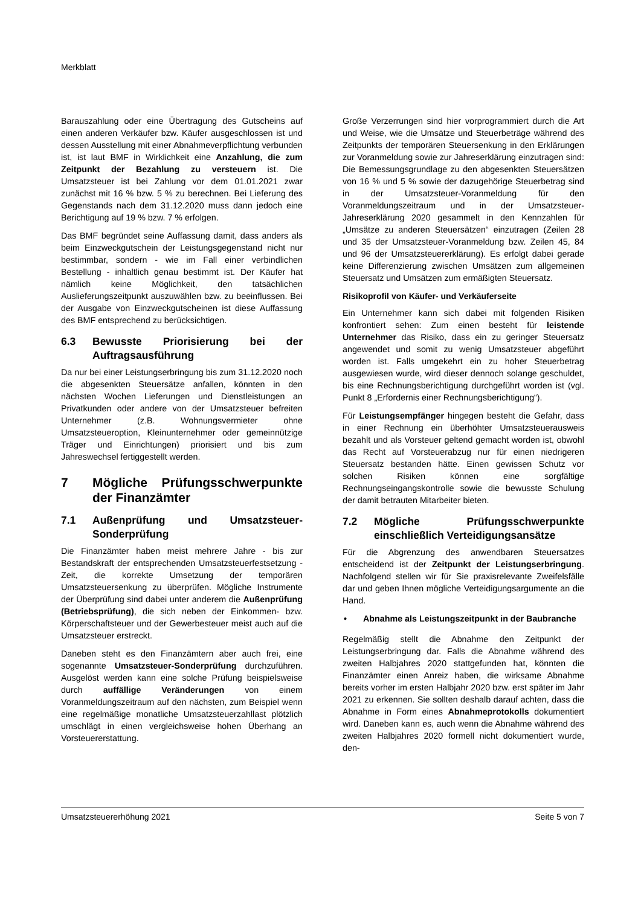Merkblatt
Barauszahlung oder eine Übertragung des Gutscheins auf einen anderen Verkäufer bzw. Käufer ausgeschlossen ist und dessen Ausstellung mit einer Abnahmeverpflichtung verbunden ist, ist laut BMF in Wirklichkeit eine Anzahlung, die zum Zeitpunkt der Bezahlung zu versteuern ist. Die Umsatzsteuer ist bei Zahlung vor dem 01.01.2021 zwar zunächst mit 16 % bzw. 5 % zu berechnen. Bei Lieferung des Gegenstands nach dem 31.12.2020 muss dann jedoch eine Berichtigung auf 19 % bzw. 7 % erfolgen.
Das BMF begründet seine Auffassung damit, dass anders als beim Einzweckgutschein der Leistungsgegenstand nicht nur bestimmbar, sondern - wie im Fall einer verbindlichen Bestellung - inhaltlich genau bestimmt ist. Der Käufer hat nämlich keine Möglichkeit, den tatsächlichen Auslieferungszeitpunkt auszuwählen bzw. zu beeinflussen. Bei der Ausgabe von Einzweckgutscheinen ist diese Auffassung des BMF entsprechend zu berücksichtigen.
6.3 Bewusste Priorisierung bei der Auftragsausführung
Da nur bei einer Leistungserbringung bis zum 31.12.2020 noch die abgesenkten Steuersätze anfallen, könnten in den nächsten Wochen Lieferungen und Dienstleistungen an Privatkunden oder andere von der Umsatzsteuer befreiten Unternehmer (z.B. Wohnungsvermieter ohne Umsatzsteueroption, Kleinunternehmer oder gemeinnützige Träger und Einrichtungen) priorisiert und bis zum Jahreswechsel fertiggestellt werden.
7 Mögliche Prüfungsschwerpunkte der Finanzämter
7.1 Außenprüfung und Umsatzsteuer-Sonderprüfung
Die Finanzämter haben meist mehrere Jahre - bis zur Bestandskraft der entsprechenden Umsatzsteuerfestsetzung - Zeit, die korrekte Umsetzung der temporären Umsatzsteuersenkung zu überprüfen. Mögliche Instrumente der Überprüfung sind dabei unter anderem die Außenprüfung (Betriebsprüfung), die sich neben der Einkommen- bzw. Körperschaftsteuer und der Gewerbesteuer meist auch auf die Umsatzsteuer erstreckt.
Daneben steht es den Finanzämtern aber auch frei, eine sogenannte Umsatzsteuer-Sonderprüfung durchzuführen. Ausgelöst werden kann eine solche Prüfung beispielsweise durch auffällige Veränderungen von einem Voranmeldungszeitraum auf den nächsten, zum Beispiel wenn eine regelmäßige monatliche Umsatzsteuerzahllast plötzlich umschlägt in einen vergleichsweise hohen Überhang an Vorsteuererstattung.
Große Verzerrungen sind hier vorprogrammiert durch die Art und Weise, wie die Umsätze und Steuerbeträge während des Zeitpunkts der temporären Steuersenkung in den Erklärungen zur Voranmeldung sowie zur Jahreserklärung einzutragen sind: Die Bemessungsgrundlage zu den abgesenkten Steuersätzen von 16 % und 5 % sowie der dazugehörige Steuerbetrag sind in der Umsatzsteuer-Voranmeldung für den Voranmeldungszeitraum und in der Umsatzsteuer-Jahreserklärung 2020 gesammelt in den Kennzahlen für „Umsätze zu anderen Steuersätzen“ einzutragen (Zeilen 28 und 35 der Umsatzsteuer-Voranmeldung bzw. Zeilen 45, 84 und 96 der Umsatzsteuererklärung). Es erfolgt dabei gerade keine Differenzierung zwischen Umsätzen zum allgemeinen Steuersatz und Umsätzen zum ermäßigten Steuersatz.
Risikoprofil von Käufer- und Verkäuferseite
Ein Unternehmer kann sich dabei mit folgenden Risiken konfrontiert sehen: Zum einen besteht für leistende Unternehmer das Risiko, dass ein zu geringer Steuersatz angewendet und somit zu wenig Umsatzsteuer abgeführt worden ist. Falls umgekehrt ein zu hoher Steuerbetrag ausgewiesen wurde, wird dieser dennoch solange geschuldet, bis eine Rechnungsberichtigung durchgeführt worden ist (vgl. Punkt 8 „Erfordernis einer Rechnungsberichtigung“).
Für Leistungsempfänger hingegen besteht die Gefahr, dass in einer Rechnung ein überhöhter Umsatzsteuerausweis bezahlt und als Vorsteuer geltend gemacht worden ist, obwohl das Recht auf Vorsteuerabzug nur für einen niedrigeren Steuersatz bestanden hätte. Einen gewissen Schutz vor solchen Risiken können eine sorgfältige Rechnungseingangskontrolle sowie die bewusste Schulung der damit betrauten Mitarbeiter bieten.
7.2 Mögliche Prüfungsschwerpunkte einschließlich Verteidigungsansätze
Für die Abgrenzung des anwendbaren Steuersatzes entscheidend ist der Zeitpunkt der Leistungserbringung. Nachfolgend stellen wir für Sie praxisrelevante Zweifelsfälle dar und geben Ihnen mögliche Verteidigungsargumente an die Hand.
• Abnahme als Leistungszeitpunkt in der Baubranche
Regelmäßig stellt die Abnahme den Zeitpunkt der Leistungserbringung dar. Falls die Abnahme während des zweiten Halbjahres 2020 stattgefunden hat, könnten die Finanzämter einen Anreiz haben, die wirksame Abnahme bereits vorher im ersten Halbjahr 2020 bzw. erst später im Jahr 2021 zu erkennen. Sie sollten deshalb darauf achten, dass die Abnahme in Form eines Abnahmeprotokolls dokumentiert wird. Daneben kann es, auch wenn die Abnahme während des zweiten Halbjahres 2020 formell nicht dokumentiert wurde, den-
Umsatzsteuererhöhung 2021 Seite 5 von 7